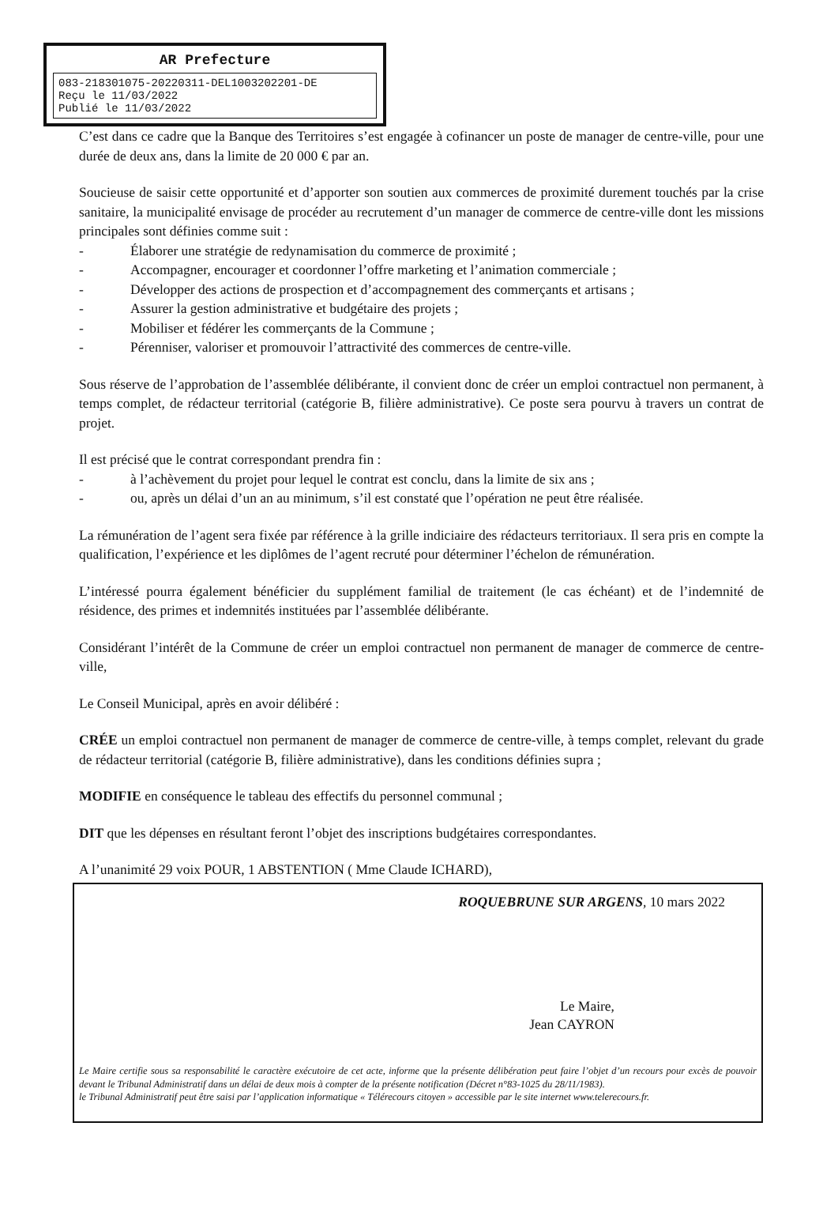AR Prefecture
083-218301075-20220311-DEL1003202201-DE
Reçu le 11/03/2022
Publié le 11/03/2022
C’est dans ce cadre que la Banque des Territoires s’est engagée à cofinancer un poste de manager de centre-ville, pour une durée de deux ans, dans la limite de 20 000 € par an.
Soucieuse de saisir cette opportunité et d’apporter son soutien aux commerces de proximité durement touchés par la crise sanitaire, la municipalité envisage de procéder au recrutement d’un manager de commerce de centre-ville dont les missions principales sont définies comme suit :
- Élaborer une stratégie de redynamisation du commerce de proximité ;
- Accompagner, encourager et coordonner l’offre marketing et l’animation commerciale ;
- Développer des actions de prospection et d’accompagnement des commerçants et artisans ;
- Assurer la gestion administrative et budgétaire des projets ;
- Mobiliser et fédérer les commerçants de la Commune ;
- Pérenniser, valoriser et promouvoir l’attractivité des commerces de centre-ville.
Sous réserve de l’approbation de l’assemblée délibérante, il convient donc de créer un emploi contractuel non permanent, à temps complet, de rédacteur territorial (catégorie B, filière administrative). Ce poste sera pourvu à travers un contrat de projet.
Il est précisé que le contrat correspondant prendra fin :
- à l’achèvement du projet pour lequel le contrat est conclu, dans la limite de six ans ;
- ou, après un délai d’un an au minimum, s’il est constaté que l’opération ne peut être réalisée.
La rémunération de l’agent sera fixée par référence à la grille indiciaire des rédacteurs territoriaux. Il sera pris en compte la qualification, l’expérience et les diplômes de l’agent recruté pour déterminer l’échelon de rémunération.
L’intéressé pourra également bénéficier du supplément familial de traitement (le cas échéant) et de l’indemnité de résidence, des primes et indemnités instituées par l’assemblée délibérante.
Considérant l’intérêt de la Commune de créer un emploi contractuel non permanent de manager de commerce de centre-ville,
Le Conseil Municipal, après en avoir délibéré :
CRÉE un emploi contractuel non permanent de manager de commerce de centre-ville, à temps complet, relevant du grade de rédacteur territorial (catégorie B, filière administrative), dans les conditions définies supra ;
MODIFIE en conséquence le tableau des effectifs du personnel communal ;
DIT que les dépenses en résultant feront l’objet des inscriptions budgétaires correspondantes.
A l’unanimité 29 voix POUR, 1 ABSTENTION ( Mme Claude ICHARD),
ROQUEBRUNE SUR ARGENS, 10 mars 2022
Le Maire,
Jean CAYRON
Le Maire certifie sous sa responsabilité le caractère exécutoire de cet acte, informe que la présente délibération peut faire l’objet d’un recours pour excès de pouvoir devant le Tribunal Administratif dans un délai de deux mois à compter de la présente notification (Décret n°83-1025 du 28/11/1983).
le Tribunal Administratif peut être saisi par l’application informatique « Télérecours citoyen » accessible par le site internet www.telerecours.fr.